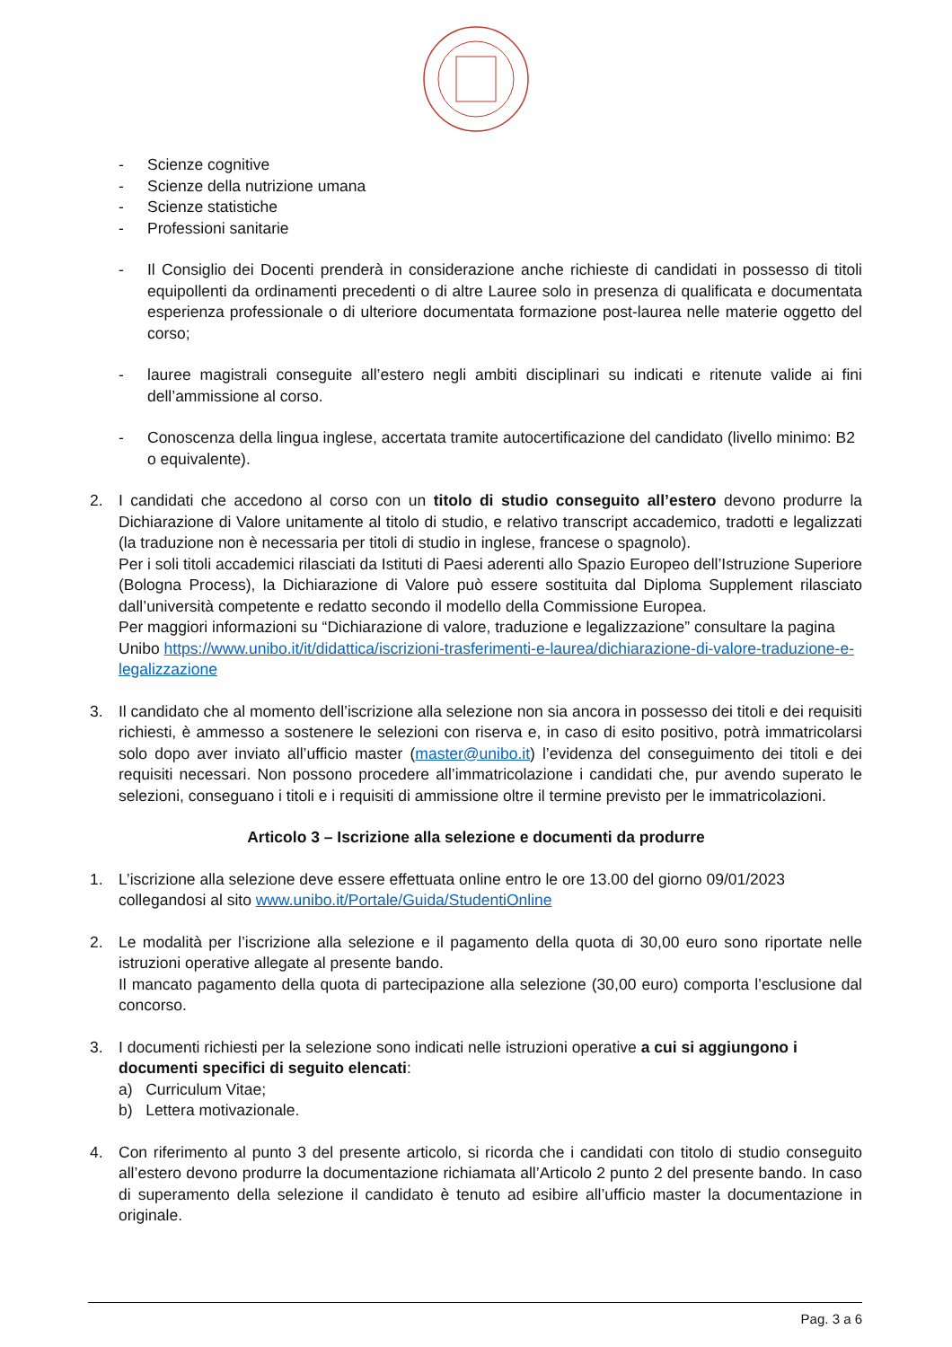- Scienze cognitive
- Scienze della nutrizione umana
- Scienze statistiche
- Professioni sanitarie
- Il Consiglio dei Docenti prenderà in considerazione anche richieste di candidati in possesso di titoli equipollenti da ordinamenti precedenti o di altre Lauree solo in presenza di qualificata e documentata esperienza professionale o di ulteriore documentata formazione post-laurea nelle materie oggetto del corso;
- lauree magistrali conseguite all’estero negli ambiti disciplinari su indicati e ritenute valide ai fini dell’ammissione al corso.
- Conoscenza della lingua inglese, accertata tramite autocertificazione del candidato (livello minimo: B2 o equivalente).
2. I candidati che accedono al corso con un titolo di studio conseguito all’estero devono produrre la Dichiarazione di Valore unitamente al titolo di studio, e relativo transcript accademico, tradotti e legalizzati (la traduzione non è necessaria per titoli di studio in inglese, francese o spagnolo).
Per i soli titoli accademici rilasciati da Istituti di Paesi aderenti allo Spazio Europeo dell’Istruzione Superiore (Bologna Process), la Dichiarazione di Valore può essere sostituita dal Diploma Supplement rilasciato dall’università competente e redatto secondo il modello della Commissione Europea.
Per maggiori informazioni su “Dichiarazione di valore, traduzione e legalizzazione” consultare la pagina Unibo https://www.unibo.it/it/didattica/iscrizioni-trasferimenti-e-laurea/dichiarazione-di-valore-traduzione-e-legalizzazione
3. Il candidato che al momento dell’iscrizione alla selezione non sia ancora in possesso dei titoli e dei requisiti richiesti, è ammesso a sostenere le selezioni con riserva e, in caso di esito positivo, potrà immatricolarsi solo dopo aver inviato all’ufficio master (master@unibo.it) l’evidenza del conseguimento dei titoli e dei requisiti necessari. Non possono procedere all’immatricolazione i candidati che, pur avendo superato le selezioni, conseguano i titoli e i requisiti di ammissione oltre il termine previsto per le immatricolazioni.
Articolo 3 – Iscrizione alla selezione e documenti da produrre
1. L’iscrizione alla selezione deve essere effettuata online entro le ore 13.00 del giorno 09/01/2023 collegandosi al sito www.unibo.it/Portale/Guida/StudentiOnline
2. Le modalità per l’iscrizione alla selezione e il pagamento della quota di 30,00 euro sono riportate nelle istruzioni operative allegate al presente bando.
Il mancato pagamento della quota di partecipazione alla selezione (30,00 euro) comporta l’esclusione dal concorso.
3. I documenti richiesti per la selezione sono indicati nelle istruzioni operative a cui si aggiungono i documenti specifici di seguito elencati:
a) Curriculum Vitae;
b) Lettera motivazionale.
4. Con riferimento al punto 3 del presente articolo, si ricorda che i candidati con titolo di studio conseguito all’estero devono produrre la documentazione richiamata all’Articolo 2 punto 2 del presente bando. In caso di superamento della selezione il candidato è tenuto ad esibire all’ufficio master la documentazione in originale.
Pag. 3 a 6